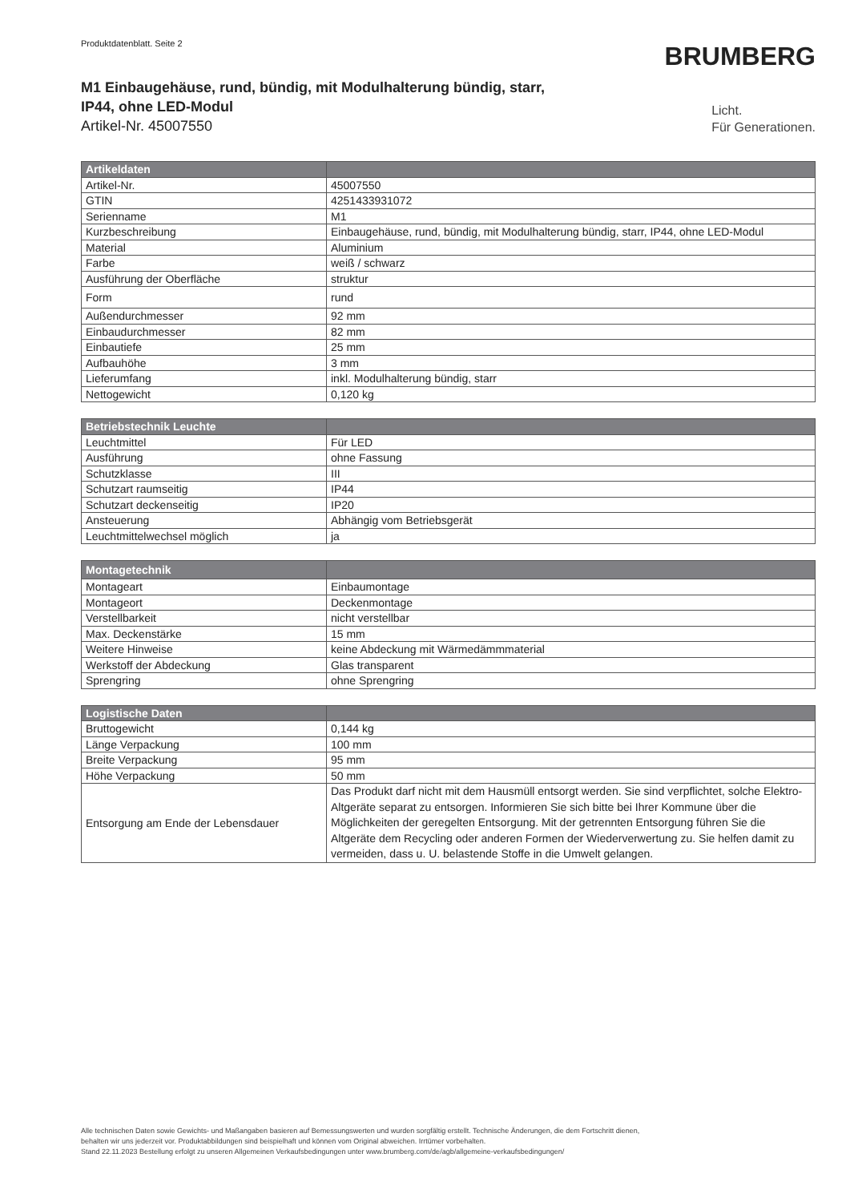Produktdatenblatt. Seite 2
BRUMBERG
M1 Einbaugehäuse, rund, bündig, mit Modulhalterung bündig, starr,
IP44, ohne LED-Modul
Artikel-Nr. 45007550
Licht.
Für Generationen.
| Artikeldaten | |
| --- | --- |
| Artikel-Nr. | 45007550 |
| GTIN | 4251433931072 |
| Serienname | M1 |
| Kurzbeschreibung | Einbaugehäuse, rund, bündig, mit Modulhalterung bündig, starr, IP44, ohne LED-Modul |
| Material | Aluminium |
| Farbe | weiß / schwarz |
| Ausführung der Oberfläche | struktur |
| Form | rund |
| Außendurchmesser | 92 mm |
| Einbaudurchmesser | 82 mm |
| Einbautiefe | 25 mm |
| Aufbauhöhe | 3 mm |
| Lieferumfang | inkl. Modulhalterung bündig, starr |
| Nettogewicht | 0,120 kg |
| Betriebstechnik Leuchte | |
| --- | --- |
| Leuchtmittel | Für LED |
| Ausführung | ohne Fassung |
| Schutzklasse | III |
| Schutzart raumseitig | IP44 |
| Schutzart deckenseitig | IP20 |
| Ansteuerung | Abhängig vom Betriebsgerät |
| Leuchtmittelwechsel möglich | ja |
| Montagetechnik | |
| --- | --- |
| Montageart | Einbaumontage |
| Montageort | Deckenmontage |
| Verstellbarkeit | nicht verstellbar |
| Max. Deckenstärke | 15 mm |
| Weitere Hinweise | keine Abdeckung mit Wärmedämmmaterial |
| Werkstoff der Abdeckung | Glas transparent |
| Sprengring | ohne Sprengring |
| Logistische Daten | |
| --- | --- |
| Bruttogewicht | 0,144 kg |
| Länge Verpackung | 100 mm |
| Breite Verpackung | 95 mm |
| Höhe Verpackung | 50 mm |
| Entsorgung am Ende der Lebensdauer | Das Produkt darf nicht mit dem Hausmüll entsorgt werden. Sie sind verpflichtet, solche Elektro-Altgeräte separat zu entsorgen. Informieren Sie sich bitte bei Ihrer Kommune über die Möglichkeiten der geregelten Entsorgung. Mit der getrennten Entsorgung führen Sie die Altgeräte dem Recycling oder anderen Formen der Wiederverwertung zu. Sie helfen damit zu vermeiden, dass u. U. belastende Stoffe in die Umwelt gelangen. |
Alle technischen Daten sowie Gewichts- und Maßangaben basieren auf Bemessungswerten und wurden sorgfältig erstellt. Technische Änderungen, die dem Fortschritt dienen,
behalten wir uns jederzeit vor. Produktabbildungen sind beispielhaft und können vom Original abweichen. Irrtümer vorbehalten.
Stand 22.11.2023 Bestellung erfolgt zu unseren Allgemeinen Verkaufsbedingungen unter www.brumberg.com/de/agb/allgemeine-verkaufsbedingungen/